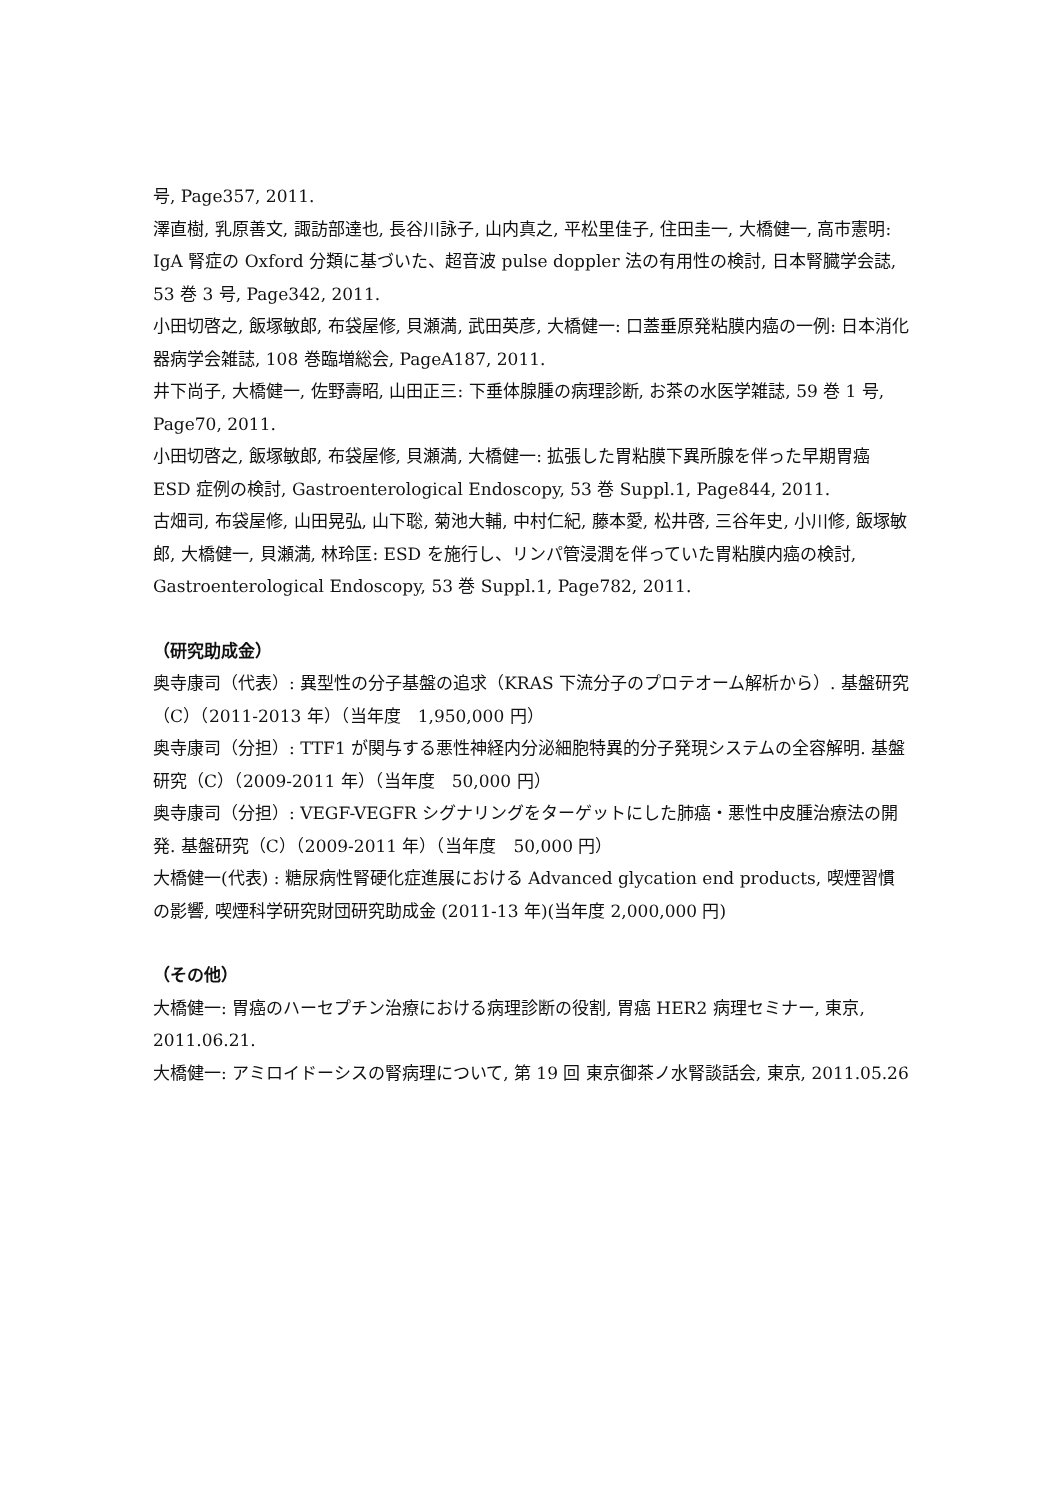号, Page357, 2011.
澤直樹, 乳原善文, 諏訪部達也, 長谷川詠子, 山内真之, 平松里佳子, 住田圭一, 大橋健一, 高市憲明: IgA 腎症の Oxford 分類に基づいた、超音波 pulse doppler 法の有用性の検討, 日本腎臓学会誌, 53 巻 3 号, Page342, 2011.
小田切啓之, 飯塚敏郎, 布袋屋修, 貝瀬満, 武田英彦, 大橋健一: 口蓋垂原発粘膜内癌の一例: 日本消化器病学会雑誌, 108 巻臨増総会, PageA187, 2011.
井下尚子, 大橋健一, 佐野壽昭, 山田正三: 下垂体腺腫の病理診断, お茶の水医学雑誌, 59 巻 1 号, Page70, 2011.
小田切啓之, 飯塚敏郎, 布袋屋修, 貝瀬満, 大橋健一: 拡張した胃粘膜下異所腺を伴った早期胃癌 ESD 症例の検討, Gastroenterological Endoscopy, 53 巻 Suppl.1, Page844, 2011.
古畑司, 布袋屋修, 山田晃弘, 山下聡, 菊池大輔, 中村仁紀, 藤本愛, 松井啓, 三谷年史, 小川修, 飯塚敏郎, 大橋健一, 貝瀬満, 林玲匡: ESD を施行し、リンパ管浸潤を伴っていた胃粘膜内癌の検討, Gastroenterological Endoscopy, 53 巻 Suppl.1, Page782, 2011.
（研究助成金）
奥寺康司（代表）: 異型性の分子基盤の追求（KRAS 下流分子のプロテオーム解析から）. 基盤研究（C）（2011-2013 年）（当年度　1,950,000 円）
奥寺康司（分担）: TTF1 が関与する悪性神経内分泌細胞特異的分子発現システムの全容解明. 基盤研究（C）（2009-2011 年）（当年度　50,000 円）
奥寺康司（分担）: VEGF-VEGFR シグナリングをターゲットにした肺癌・悪性中皮腫治療法の開発. 基盤研究（C）（2009-2011 年）（当年度　50,000 円）
大橋健一(代表) : 糖尿病性腎硬化症進展における Advanced glycation end products, 喫煙習慣の影響, 喫煙科学研究財団研究助成金 (2011-13 年)(当年度 2,000,000 円)
（その他）
大橋健一: 胃癌のハーセプチン治療における病理診断の役割, 胃癌 HER2 病理セミナー, 東京, 2011.06.21.
大橋健一: アミロイドーシスの腎病理について, 第 19 回 東京御茶ノ水腎談話会, 東京, 2011.05.26